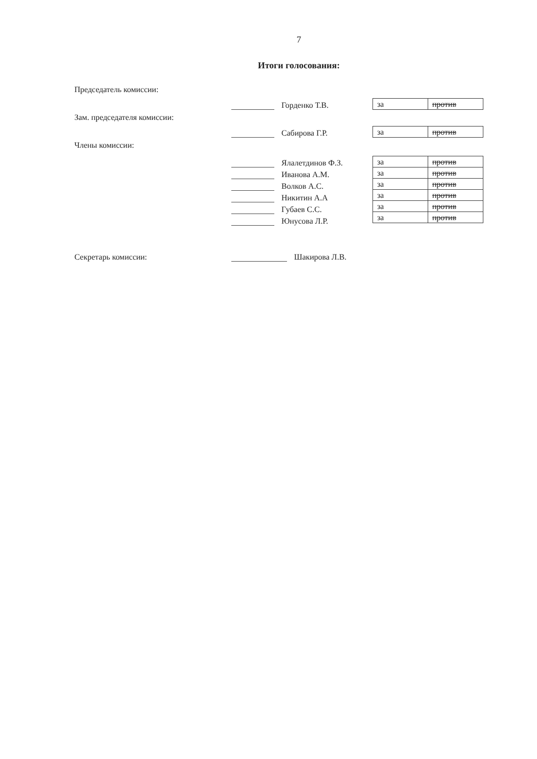7
Итоги голосования:
Председатель комиссии:
Горденко Т.В.
| за | против |
Зам. председателя комиссии:
Сабирова Г.Р.
| за | против |
Члены комиссии:
Ялалетдинов Ф.З.
Иванова А.М.
Волков А.С.
Никитин А.А
Губаев С.С.
Юнусова Л.Р.
| за | против |
| за | против |
| за | против |
| за | против |
| за | против |
| за | против |
Секретарь комиссии:
Шакирова Л.В.